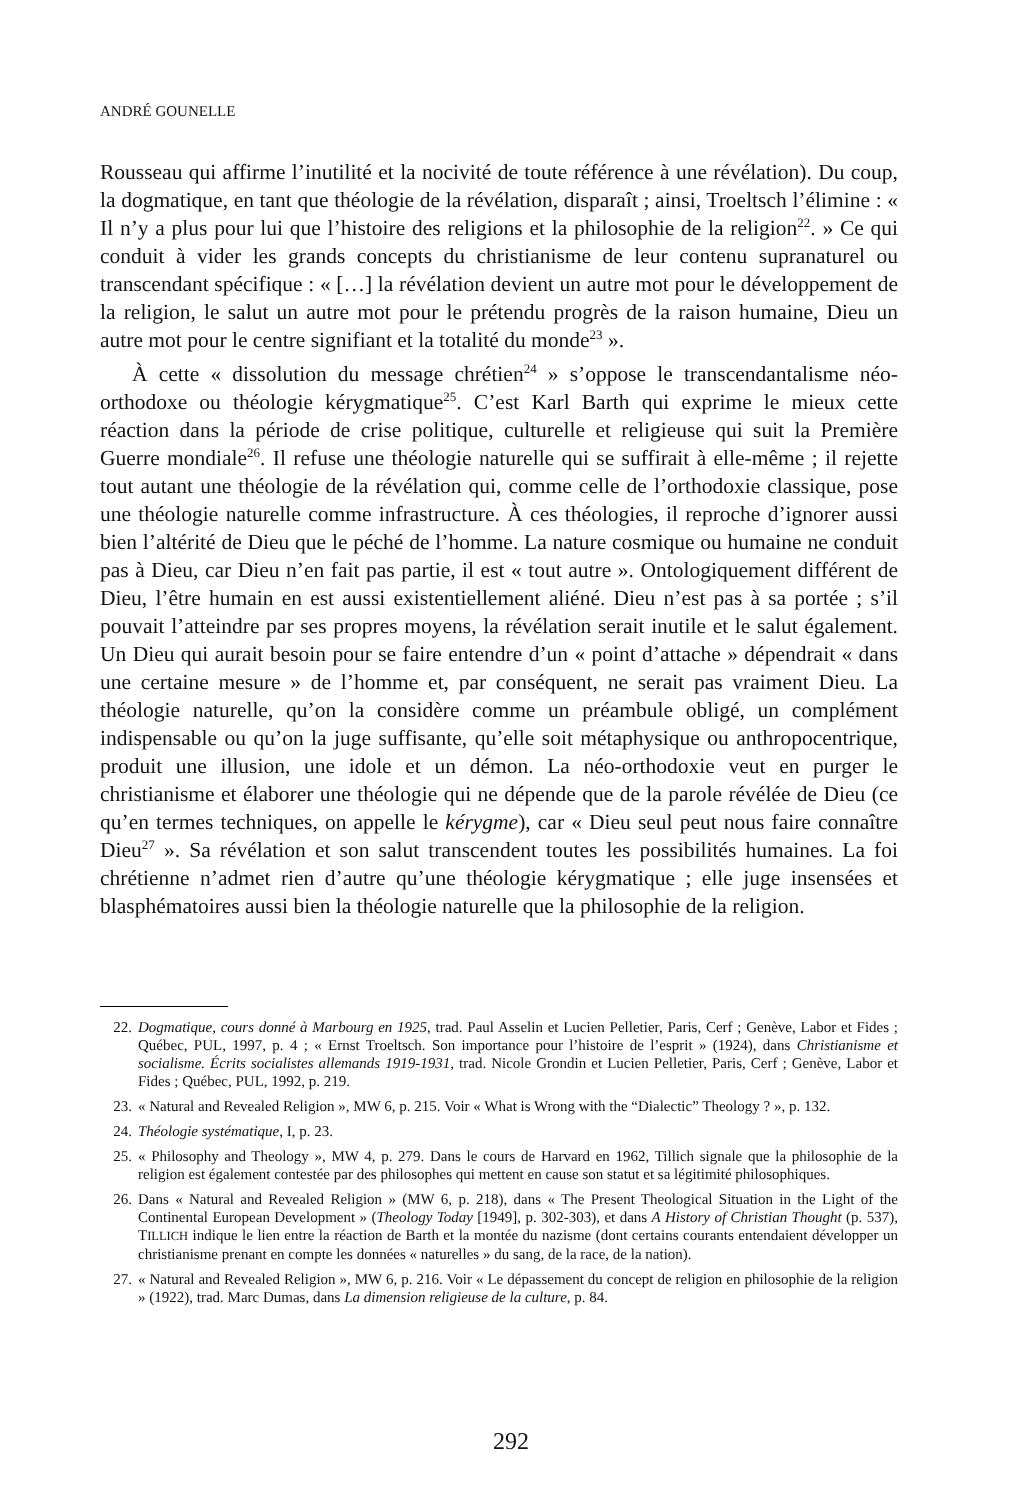ANDRÉ GOUNELLE
Rousseau qui affirme l’inutilité et la nocivité de toute référence à une révélation). Du coup, la dogmatique, en tant que théologie de la révélation, disparaît ; ainsi, Troeltsch l’élimine : « Il n’y a plus pour lui que l’histoire des religions et la philosophie de la religion<sup>22</sup>. » Ce qui conduit à vider les grands concepts du christianisme de leur contenu supranaturel ou transcendant spécifique : « […] la révélation devient un autre mot pour le développement de la religion, le salut un autre mot pour le prétendu progrès de la raison humaine, Dieu un autre mot pour le centre signifiant et la totalité du monde<sup>23</sup> ».
À cette « dissolution du message chrétien<sup>24</sup> » s’oppose le transcendantalisme néo-orthodoxe ou théologie kérygmatique<sup>25</sup>. C’est Karl Barth qui exprime le mieux cette réaction dans la période de crise politique, culturelle et religieuse qui suit la Première Guerre mondiale<sup>26</sup>. Il refuse une théologie naturelle qui se suffirait à elle-même ; il rejette tout autant une théologie de la révélation qui, comme celle de l’orthodoxie classique, pose une théologie naturelle comme infrastructure. À ces théologies, il reproche d’ignorer aussi bien l’altérité de Dieu que le péché de l’homme. La nature cosmique ou humaine ne conduit pas à Dieu, car Dieu n’en fait pas partie, il est « tout autre ». Ontologiquement différent de Dieu, l’être humain en est aussi existentiellement aliéné. Dieu n’est pas à sa portée ; s’il pouvait l’atteindre par ses propres moyens, la révélation serait inutile et le salut également. Un Dieu qui aurait besoin pour se faire entendre d’un « point d’attache » dépendrait « dans une certaine mesure » de l’homme et, par conséquent, ne serait pas vraiment Dieu. La théologie naturelle, qu’on la considère comme un préambule obligé, un complément indispensable ou qu’on la juge suffisante, qu’elle soit métaphysique ou anthropocentrique, produit une illusion, une idole et un démon. La néo-orthodoxie veut en purger le christianisme et élaborer une théologie qui ne dépende que de la parole révélée de Dieu (ce qu’en termes techniques, on appelle le kérygme), car « Dieu seul peut nous faire connaître Dieu<sup>27</sup> ». Sa révélation et son salut transcendent toutes les possibilités humaines. La foi chrétienne n’admet rien d’autre qu’une théologie kérygmatique ; elle juge insensées et blasphématoires aussi bien la théologie naturelle que la philosophie de la religion.
22. Dogmatique, cours donné à Marbourg en 1925, trad. Paul Asselin et Lucien Pelletier, Paris, Cerf ; Genève, Labor et Fides ; Québec, PUL, 1997, p. 4 ; « Ernst Troeltsch. Son importance pour l’histoire de l’esprit » (1924), dans Christianisme et socialisme. Écrits socialistes allemands 1919-1931, trad. Nicole Grondin et Lucien Pelletier, Paris, Cerf ; Genève, Labor et Fides ; Québec, PUL, 1992, p. 219.
23. « Natural and Revealed Religion », MW 6, p. 215. Voir « What is Wrong with the “Dialectic” Theology ? », p. 132.
24. Théologie systématique, I, p. 23.
25. « Philosophy and Theology », MW 4, p. 279. Dans le cours de Harvard en 1962, Tillich signale que la philosophie de la religion est également contestée par des philosophes qui mettent en cause son statut et sa légitimité philosophiques.
26. Dans « Natural and Revealed Religion » (MW 6, p. 218), dans « The Present Theological Situation in the Light of the Continental European Development » (Theology Today [1949], p. 302-303), et dans A History of Christian Thought (p. 537), TILLICH indique le lien entre la réaction de Barth et la montée du nazisme (dont certains courants entendaient développer un christianisme prenant en compte les données « naturelles » du sang, de la race, de la nation).
27. « Natural and Revealed Religion », MW 6, p. 216. Voir « Le dépassement du concept de religion en philosophie de la religion » (1922), trad. Marc Dumas, dans La dimension religieuse de la culture, p. 84.
292